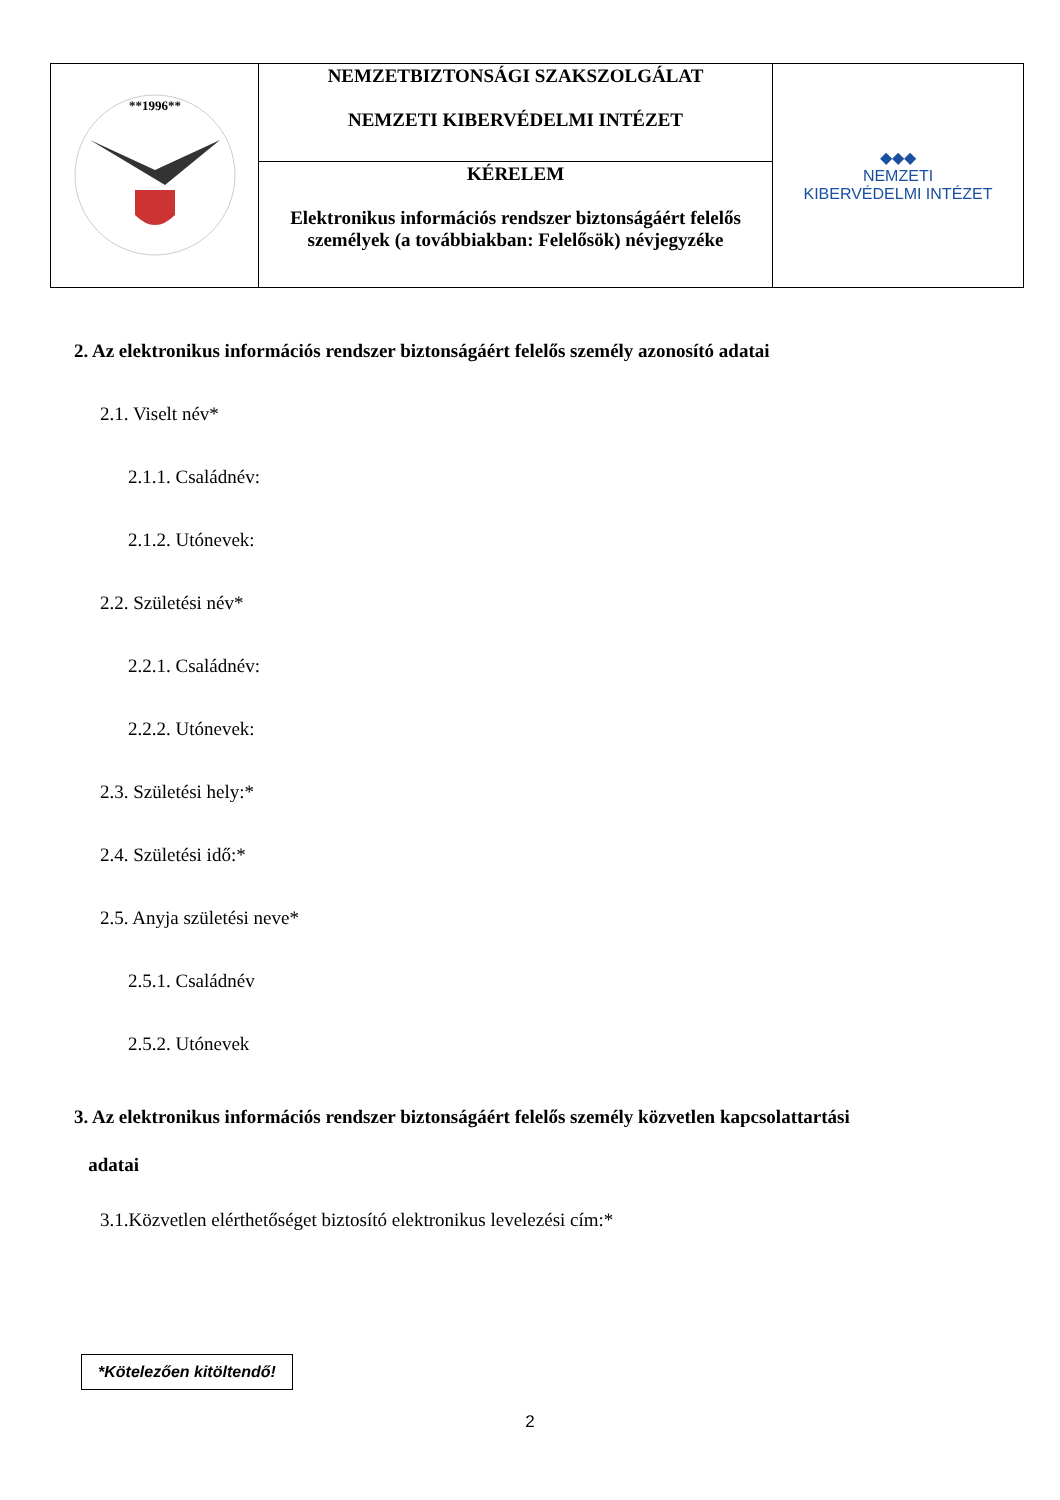| **1996** | NEMZETBIZTONSÁGI SZAKSZOLGÁLAT NEMZETI KIBERVÉDELMI INTÉZET | ◆◆◆ NEMZETI KIBERVÉDELMI INTÉZET |
| | KÉRELEM Elektronikus információs rendszer biztonságáért felelős személyek (a továbbiakban: Felelősök) névjegyzéke | |
2. Az elektronikus információs rendszer biztonságáért felelős személy azonosító adatai
2.1. Viselt név*
2.1.1. Családnév:
2.1.2. Utónevek:
2.2. Születési név*
2.2.1. Családnév:
2.2.2. Utónevek:
2.3. Születési hely:*
2.4. Születési idő:*
2.5. Anyja születési neve*
2.5.1. Családnév
2.5.2. Utónevek
3. Az elektronikus információs rendszer biztonságáért felelős személy közvetlen kapcsolattartási
adatai
3.1.Közvetlen elérthetőséget biztosító elektronikus levelezési cím:*
*Kötelezően kitöltendő!
2